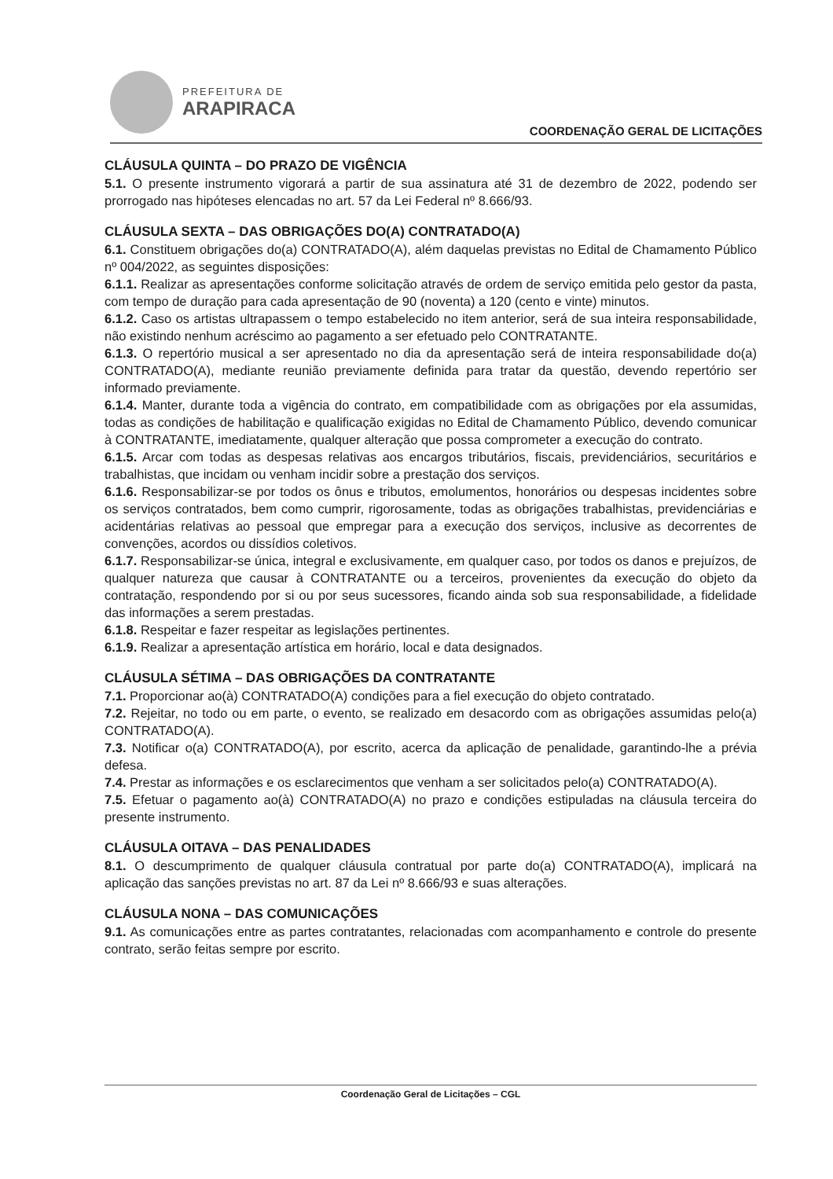PREFEITURA DE
ARAPIRACA
COORDENAÇÃO GERAL DE LICITAÇÕES
CLÁUSULA QUINTA – DO PRAZO DE VIGÊNCIA
5.1. O presente instrumento vigorará a partir de sua assinatura até 31 de dezembro de 2022, podendo ser prorrogado nas hipóteses elencadas no art. 57 da Lei Federal nº 8.666/93.
CLÁUSULA SEXTA – DAS OBRIGAÇÕES DO(A) CONTRATADO(A)
6.1. Constituem obrigações do(a) CONTRATADO(A), além daquelas previstas no Edital de Chamamento Público nº 004/2022, as seguintes disposições:
6.1.1. Realizar as apresentações conforme solicitação através de ordem de serviço emitida pelo gestor da pasta, com tempo de duração para cada apresentação de 90 (noventa) a 120 (cento e vinte) minutos.
6.1.2. Caso os artistas ultrapassem o tempo estabelecido no item anterior, será de sua inteira responsabilidade, não existindo nenhum acréscimo ao pagamento a ser efetuado pelo CONTRATANTE.
6.1.3. O repertório musical a ser apresentado no dia da apresentação será de inteira responsabilidade do(a) CONTRATADO(A), mediante reunião previamente definida para tratar da questão, devendo repertório ser informado previamente.
6.1.4. Manter, durante toda a vigência do contrato, em compatibilidade com as obrigações por ela assumidas, todas as condições de habilitação e qualificação exigidas no Edital de Chamamento Público, devendo comunicar à CONTRATANTE, imediatamente, qualquer alteração que possa comprometer a execução do contrato.
6.1.5. Arcar com todas as despesas relativas aos encargos tributários, fiscais, previdenciários, securitários e trabalhistas, que incidam ou venham incidir sobre a prestação dos serviços.
6.1.6. Responsabilizar-se por todos os ônus e tributos, emolumentos, honorários ou despesas incidentes sobre os serviços contratados, bem como cumprir, rigorosamente, todas as obrigações trabalhistas, previdenciárias e acidentárias relativas ao pessoal que empregar para a execução dos serviços, inclusive as decorrentes de convenções, acordos ou dissídios coletivos.
6.1.7. Responsabilizar-se única, integral e exclusivamente, em qualquer caso, por todos os danos e prejuízos, de qualquer natureza que causar à CONTRATANTE ou a terceiros, provenientes da execução do objeto da contratação, respondendo por si ou por seus sucessores, ficando ainda sob sua responsabilidade, a fidelidade das informações a serem prestadas.
6.1.8. Respeitar e fazer respeitar as legislações pertinentes.
6.1.9. Realizar a apresentação artística em horário, local e data designados.
CLÁUSULA SÉTIMA – DAS OBRIGAÇÕES DA CONTRATANTE
7.1. Proporcionar ao(à) CONTRATADO(A) condições para a fiel execução do objeto contratado.
7.2. Rejeitar, no todo ou em parte, o evento, se realizado em desacordo com as obrigações assumidas pelo(a) CONTRATADO(A).
7.3. Notificar o(a) CONTRATADO(A), por escrito, acerca da aplicação de penalidade, garantindo-lhe a prévia defesa.
7.4. Prestar as informações e os esclarecimentos que venham a ser solicitados pelo(a) CONTRATADO(A).
7.5. Efetuar o pagamento ao(à) CONTRATADO(A) no prazo e condições estipuladas na cláusula terceira do presente instrumento.
CLÁUSULA OITAVA – DAS PENALIDADES
8.1. O descumprimento de qualquer cláusula contratual por parte do(a) CONTRATADO(A), implicará na aplicação das sanções previstas no art. 87 da Lei nº 8.666/93 e suas alterações.
CLÁUSULA NONA – DAS COMUNICAÇÕES
9.1. As comunicações entre as partes contratantes, relacionadas com acompanhamento e controle do presente contrato, serão feitas sempre por escrito.
Coordenação Geral de Licitações – CGL